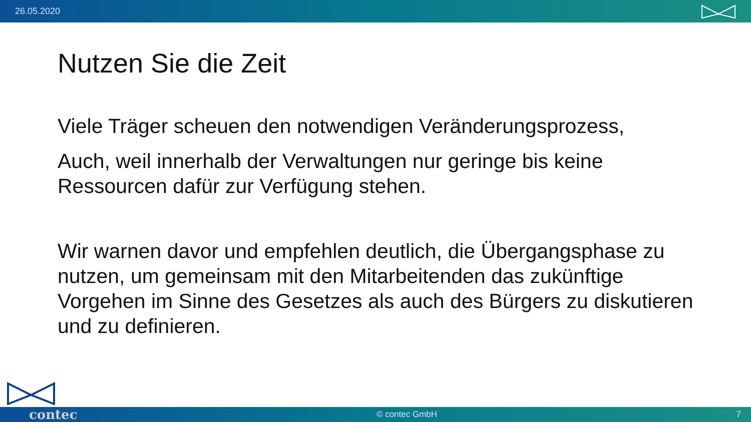26.05.2020
Nutzen Sie die Zeit
Viele Träger scheuen den notwendigen Veränderungsprozess,
Auch, weil innerhalb der Verwaltungen nur geringe bis keine Ressourcen dafür zur Verfügung stehen.
Wir warnen davor und empfehlen deutlich, die Übergangsphase zu nutzen, um gemeinsam mit den Mitarbeitenden das zukünftige Vorgehen im Sinne des Gesetzes als auch des Bürgers zu diskutieren und zu definieren.
contec © contec GmbH 7